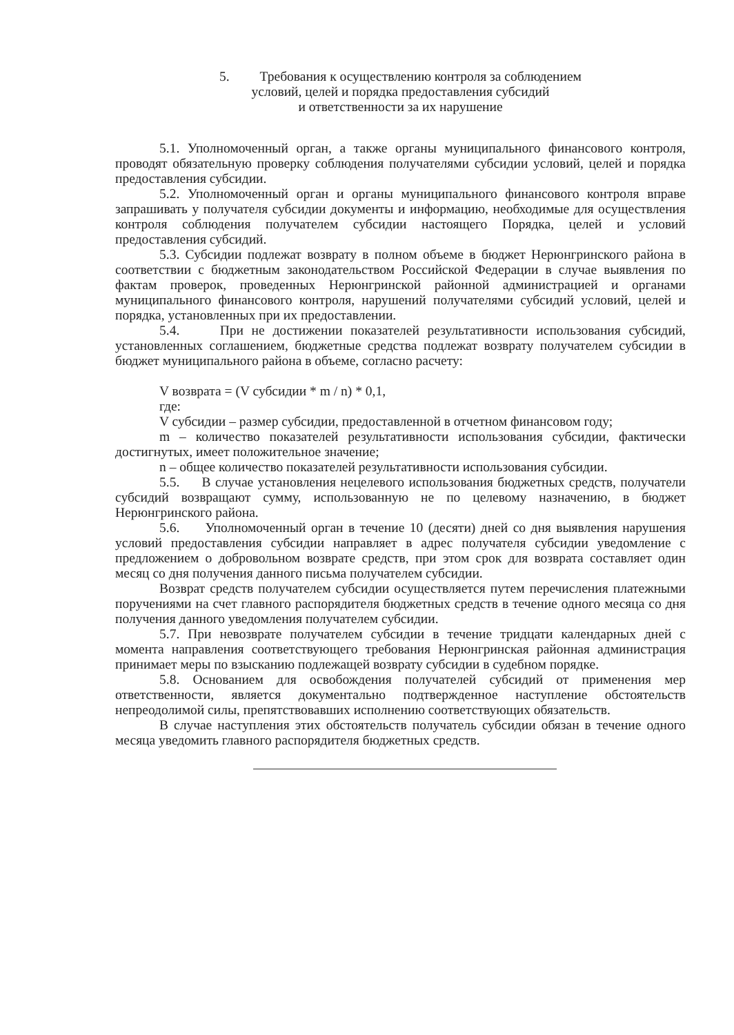5. Требования к осуществлению контроля за соблюдением
условий, целей и порядка предоставления субсидий
и ответственности за их нарушение
5.1. Уполномоченный орган, а также органы муниципального финансового контроля, проводят обязательную проверку соблюдения получателями субсидии условий, целей и порядка предоставления субсидии.
5.2. Уполномоченный орган и органы муниципального финансового контроля вправе запрашивать у получателя субсидии документы и информацию, необходимые для осуществления контроля соблюдения получателем субсидии настоящего Порядка, целей и условий предоставления субсидий.
5.3. Субсидии подлежат возврату в полном объеме в бюджет Нерюнгринского района в соответствии с бюджетным законодательством Российской Федерации в случае выявления по фактам проверок, проведенных Нерюнгринской районной администрацией и органами муниципального финансового контроля, нарушений получателями субсидий условий, целей и порядка, установленных при их предоставлении.
5.4. При не достижении показателей результативности использования субсидий, установленных соглашением, бюджетные средства подлежат возврату получателем субсидии в бюджет муниципального района в объеме, согласно расчету:
V возврата = (V субсидии * m / n) * 0,1,
где:
V субсидии – размер субсидии, предоставленной в отчетном финансовом году;
m – количество показателей результативности использования субсидии, фактически достигнутых, имеет положительное значение;
n – общее количество показателей результативности использования субсидии.
5.5. В случае установления нецелевого использования бюджетных средств, получатели субсидий возвращают сумму, использованную не по целевому назначению, в бюджет Нерюнгринского района.
5.6. Уполномоченный орган в течение 10 (десяти) дней со дня выявления нарушения условий предоставления субсидии направляет в адрес получателя субсидии уведомление с предложением о добровольном возврате средств, при этом срок для возврата составляет один месяц со дня получения данного письма получателем субсидии.
Возврат средств получателем субсидии осуществляется путем перечисления платежными поручениями на счет главного распорядителя бюджетных средств в течение одного месяца со дня получения данного уведомления получателем субсидии.
5.7. При невозврате получателем субсидии в течение тридцати календарных дней с момента направления соответствующего требования Нерюнгринская районная администрация принимает меры по взысканию подлежащей возврату субсидии в судебном порядке.
5.8. Основанием для освобождения получателей субсидий от применения мер ответственности, является документально подтвержденное наступление обстоятельств непреодолимой силы, препятствовавших исполнению соответствующих обязательств.
В случае наступления этих обстоятельств получатель субсидии обязан в течение одного месяца уведомить главного распорядителя бюджетных средств.